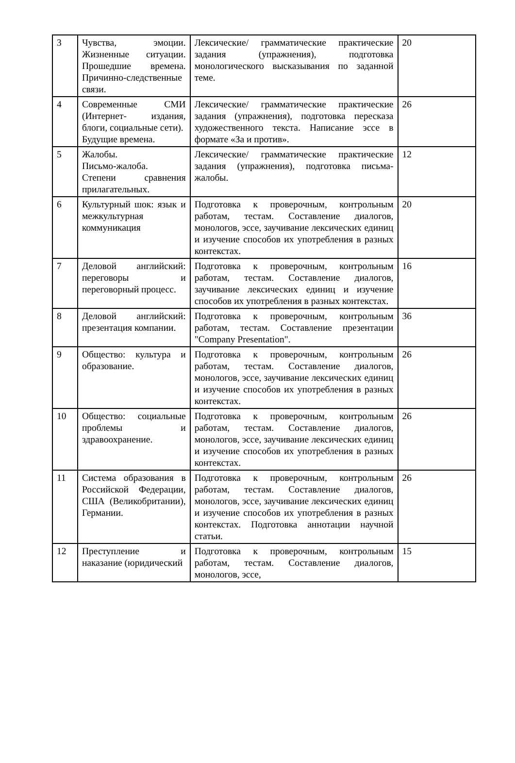| 3 | Чувства, эмоции. Жизненные ситуации. Прошедшие времена. Причинно-следственные связи. | Лексические/ грамматические практические задания (упражнения), подготовка монологического высказывания по заданной теме. | 20 |
| 4 | Современные СМИ (Интернет- издания, блоги, социальные сети). Будущие времена. | Лексические/ грамматические практические задания (упражнения), подготовка пересказа художественного текста. Написание эссе в формате «За и против». | 26 |
| 5 | Жалобы. Письмо-жалоба. Степени сравнения прилагательных. | Лексические/ грамматические практические задания (упражнения), подготовка письма-жалобы. | 12 |
| 6 | Культурный шок: язык и межкультурная коммуникация | Подготовка к проверочным, контрольным работам, тестам. Составление диалогов, монологов, эссе, заучивание лексических единиц и изучение способов их употребления в разных контекстах. | 20 |
| 7 | Деловой английский: переговоры и переговорный процесс. | Подготовка к проверочным, контрольным работам, тестам. Составление диалогов, заучивание лексических единиц и изучение способов их употребления в разных контекстах. | 16 |
| 8 | Деловой английский: презентация компании. | Подготовка к проверочным, контрольным работам, тестам. Составление презентации "Company Presentation". | 36 |
| 9 | Общество: культура и образование. | Подготовка к проверочным, контрольным работам, тестам. Составление диалогов, монологов, эссе, заучивание лексических единиц и изучение способов их употребления в разных контекстах. | 26 |
| 10 | Общество: социальные проблемы и здравоохранение. | Подготовка к проверочным, контрольным работам, тестам. Составление диалогов, монологов, эссе, заучивание лексических единиц и изучение способов их употребления в разных контекстах. | 26 |
| 11 | Система образования в Российской Федерации, США (Великобритании), Германии. | Подготовка к проверочным, контрольным работам, тестам. Составление диалогов, монологов, эссе, заучивание лексических единиц и изучение способов их употребления в разных контекстах. Подготовка аннотации научной статьи. | 26 |
| 12 | Преступление и наказание (юридический | Подготовка к проверочным, контрольным работам, тестам. Составление диалогов, монологов, эссе, | 15 |